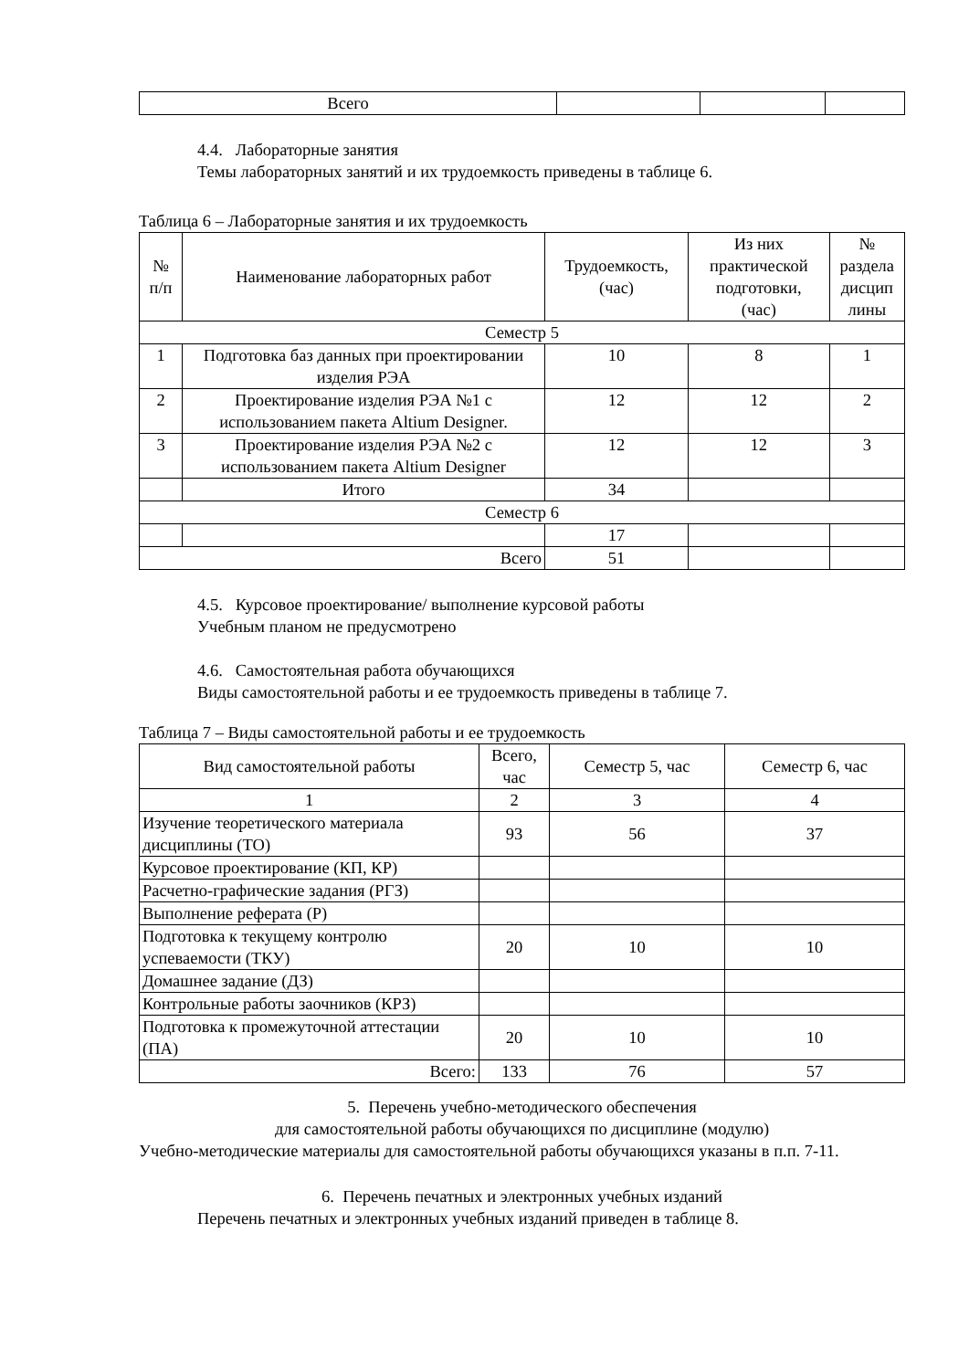| Всего | | | |
4.4. Лабораторные занятия
Темы лабораторных занятий и их трудоемкость приведены в таблице 6.
Таблица 6 – Лабораторные занятия и их трудоемкость
| № п/п | Наименование лабораторных работ | Трудоемкость, (час) | Из них практической подготовки, (час) | № раздела дисцип лины |
| --- | --- | --- | --- | --- |
| Семестр 5 | | | | |
| 1 | Подготовка баз данных при проектировании изделия РЭА | 10 | 8 | 1 |
| 2 | Проектирование изделия РЭА №1 с использованием пакета Altium Designer. | 12 | 12 | 2 |
| 3 | Проектирование изделия РЭА №2 с использованием пакета Altium Designer | 12 | 12 | 3 |
| | Итого | 34 | | |
| Семестр 6 | | | | |
| | | 17 | | |
| Всего | | 51 | | |
4.5. Курсовое проектирование/ выполнение курсовой работы
Учебным планом не предусмотрено
4.6. Самостоятельная работа обучающихся
Виды самостоятельной работы и ее трудоемкость приведены в таблице 7.
Таблица 7 – Виды самостоятельной работы и ее трудоемкость
| Вид самостоятельной работы | Всего, час | Семестр 5, час | Семестр 6, час |
| --- | --- | --- | --- |
| 1 | 2 | 3 | 4 |
| Изучение теоретического материала дисциплины (ТО) | 93 | 56 | 37 |
| Курсовое проектирование (КП, КР) | | | |
| Расчетно-графические задания (РГЗ) | | | |
| Выполнение реферата (Р) | | | |
| Подготовка к текущему контролю успеваемости (ТКУ) | 20 | 10 | 10 |
| Домашнее задание (ДЗ) | | | |
| Контрольные работы заочников (КРЗ) | | | |
| Подготовка к промежуточной аттестации (ПА) | 20 | 10 | 10 |
| Всего: | 133 | 76 | 57 |
5. Перечень учебно-методического обеспечения
для самостоятельной работы обучающихся по дисциплине (модулю)
Учебно-методические материалы для самостоятельной работы обучающихся указаны в п.п. 7-11.
6. Перечень печатных и электронных учебных изданий
Перечень печатных и электронных учебных изданий приведен в таблице 8.